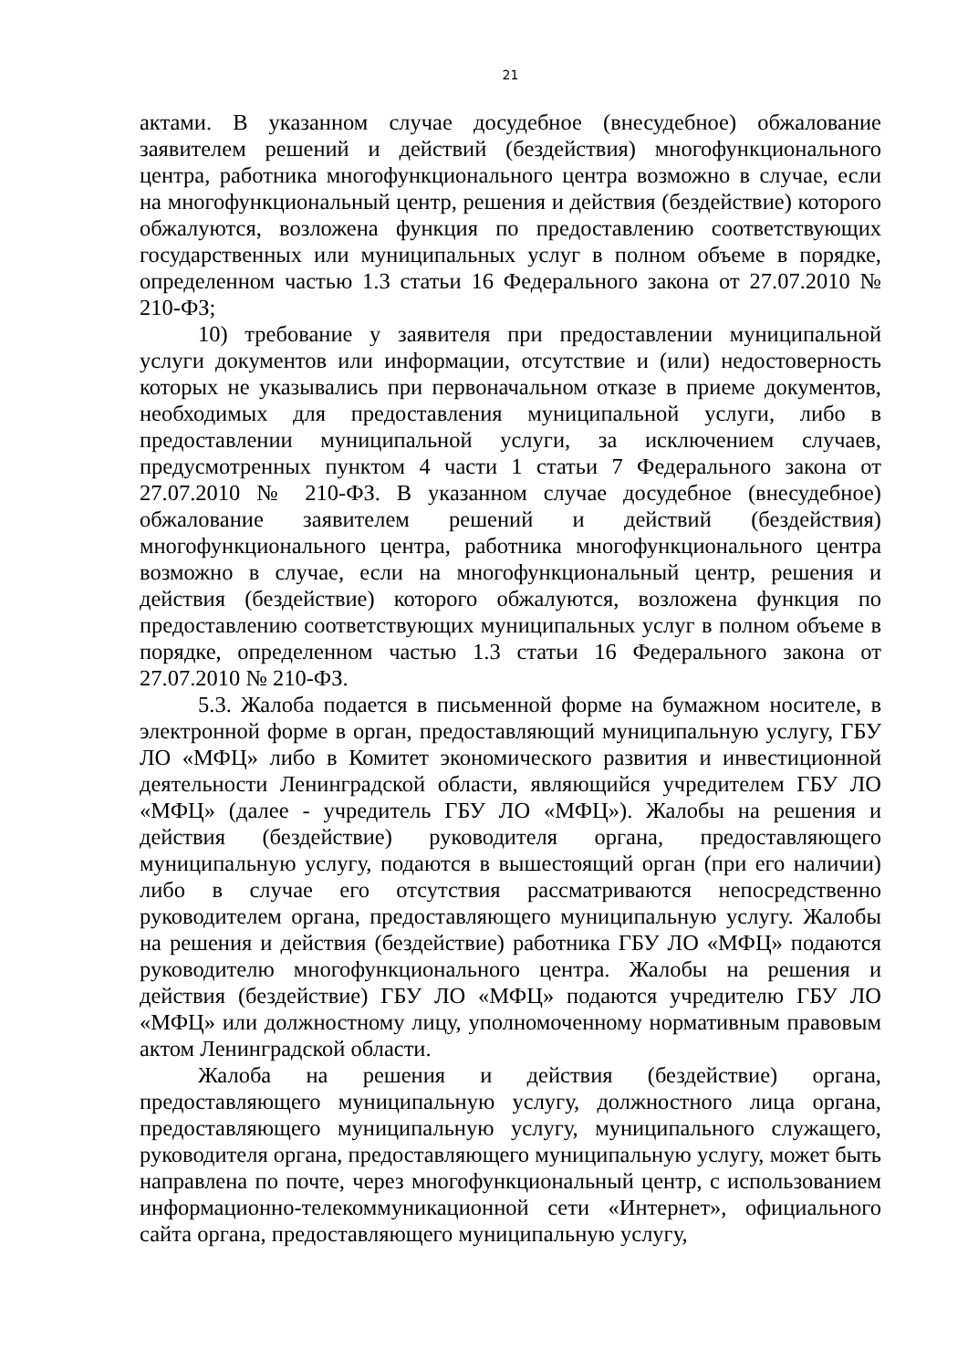21
актами. В указанном случае досудебное (внесудебное) обжалование заявителем решений и действий (бездействия) многофункционального центра, работника многофункционального центра возможно в случае, если на многофункциональный центр, решения и действия (бездействие) которого обжалуются, возложена функция по предоставлению соответствующих государственных или муниципальных услуг в полном объеме в порядке, определенном частью 1.3 статьи 16 Федерального закона от 27.07.2010 № 210-ФЗ;
10) требование у заявителя при предоставлении муниципальной услуги документов или информации, отсутствие и (или) недостоверность которых не указывались при первоначальном отказе в приеме документов, необходимых для предоставления муниципальной услуги, либо в предоставлении муниципальной услуги, за исключением случаев, предусмотренных пунктом 4 части 1 статьи 7 Федерального закона от 27.07.2010 № 210-ФЗ. В указанном случае досудебное (внесудебное) обжалование заявителем решений и действий (бездействия) многофункционального центра, работника многофункционального центра возможно в случае, если на многофункциональный центр, решения и действия (бездействие) которого обжалуются, возложена функция по предоставлению соответствующих муниципальных услуг в полном объеме в порядке, определенном частью 1.3 статьи 16 Федерального закона от 27.07.2010 № 210-ФЗ.
5.3. Жалоба подается в письменной форме на бумажном носителе, в электронной форме в орган, предоставляющий муниципальную услугу, ГБУ ЛО «МФЦ» либо в Комитет экономического развития и инвестиционной деятельности Ленинградской области, являющийся учредителем ГБУ ЛО «МФЦ» (далее - учредитель ГБУ ЛО «МФЦ»). Жалобы на решения и действия (бездействие) руководителя органа, предоставляющего муниципальную услугу, подаются в вышестоящий орган (при его наличии) либо в случае его отсутствия рассматриваются непосредственно руководителем органа, предоставляющего муниципальную услугу. Жалобы на решения и действия (бездействие) работника ГБУ ЛО «МФЦ» подаются руководителю многофункционального центра. Жалобы на решения и действия (бездействие) ГБУ ЛО «МФЦ» подаются учредителю ГБУ ЛО «МФЦ» или должностному лицу, уполномоченному нормативным правовым актом Ленинградской области.
Жалоба на решения и действия (бездействие) органа, предоставляющего муниципальную услугу, должностного лица органа, предоставляющего муниципальную услугу, муниципального служащего, руководителя органа, предоставляющего муниципальную услугу, может быть направлена по почте, через многофункциональный центр, с использованием информационно-телекоммуникационной сети «Интернет», официального сайта органа, предоставляющего муниципальную услугу,